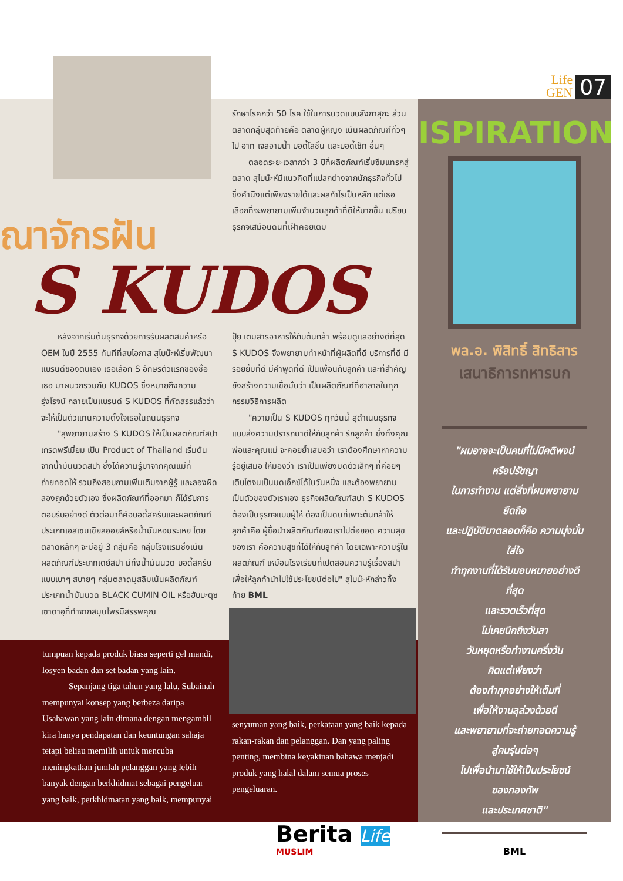Life
GEN
07
ณาจักรฝัน
S KUDOS
รักษาโรคกว่า 50 โรค ใช้ในการนวดแบบลังกาสุกะ ส่วนตลาดกลุ่มสุดท้ายคือ ตลาดผู้หญิง เน้นผลิตภัณฑ์ทั่วๆ ไป อาทิ เจลอาบน้ำ บอดี้โลชั่น และบอดี้เซ็ท อื่นๆ
  ตลอดระยะเวลากว่า 3 ปีที่ผลิตภัณฑ์เริ่มซึมแทรกสู่ตลาด สุไบน๊ะห์มีแนวคิดที่แปลกต่างจากนักธุรกิจทั่วไปซึ่งคำนึงแต่เพียงรายได้และผลกำไรเป็นหลัก แต่เธอเลือกที่จะพยายามเพิ่มจำนวนลูกค้าที่ดีให้มากขึ้น เปรียบธุรกิจเสมือนดินที่เฝ้าคอยเติม
  หลังจากเริ่มต้นธุรกิจด้วยการรับผลิตสินค้าหรือ OEM ในปี 2555 ทันทีที่สบโอกาส สุไบน๊ะห์เริ่มพัฒนาแบรนด์ของตนเอง เธอเลือก S อักษรตัวแรกของชื่อเธอ มาผนวกรวมกับ KUDOS ซึ่งหมายถึงความรุ่งโรจน์ กลายเป็นแบรนด์ S KUDOS ที่คัดสรรแล้วว่า จะให้เป็นตัวแทนความตั้งใจเธอในถนนธุรกิจ
  "สุพยายามสร้าง S KUDOS ให้เป็นผลิตภัณฑ์สปา เกรดพรีเมี่ยม เป็น Product of Thailand เริ่มต้นจากน้ำมันนวดสปา ซึ่งได้ความรู้มาจากคุณแม่ที่ถ่ายทอดให้ รวมถึงสอบถามเพิ่มเติมจากผู้รู้ และลองผิดลองถูกด้วยตัวเอง ซึ่งผลิตภัณฑ์ที่ออกมา ก็ได้รับการตอบรับอย่างดี ตัวต่อมาก็คือบอดี้สครับและผลิตภัณฑ์ประเภทเอสเซนเชียลออยล์หรือน้ำมันหอมระเหย โดยตลาดหลักๆ จะมีอยู่ 3 กลุ่มคือ กลุ่มโรงแรมซึ่งเน้นผลิตภัณฑ์ประเภทเดย์สปา มีทั้งน้ำมันนวด บอดี้สครับแบบเบาๆ สบายๆ กลุ่มตลาดมุสลิมเน้นผลิตภัณฑ์ประเภทน้ำมันนวด BLACK CUMIN OIL หรือฮับบะตุซเซาดาอฺที่ทำจากสมุนไพรมีสรรพคุณ
ปุ๋ย เติมสารอาหารให้กับต้นกล้า พร้อมดูแลอย่างดีที่สุด S KUDOS จึงพยายามทำหน้าที่ผู้ผลิตที่ดี บริการที่ดี มีรอยยิ้มที่ดี มีคำพูดที่ดี เป็นเพื่อนกับลูกค้า และที่สำคัญยังสร้างความเชื่อมั่นว่า เป็นผลิตภัณฑ์ที่ฮาลาลในทุกกรรมวิธีการผลิต
  "ความเป็น S KUDOS ทุกวันนี้ สุดำเนินธุรกิจแบบส่งความปรารถนาดีให้กับลูกค้า รักลูกค้า ซึ่งทั้งคุณพ่อและคุณแม่ จะคอยย้ำเสมอว่า เราต้องศึกษาหาความรู้อยู่เสมอ ให้มองว่า เราเป็นเพียงมดตัวเล็กๆ ที่ค่อยๆ เติบโตจนเป็นมดเอ็กซ์ได้ในวันหนึ่ง และต้องพยายามเป็นตัวของตัวเราเอง ธุรกิจผลิตภัณฑ์สปา S KUDOS ต้องเป็นธุรกิจแบบผู้ให้ ต้องเป็นดินที่เพาะต้นกล้าให้ลูกค้าคือ ผู้ซื้อนำผลิตภัณฑ์ของเราไปต่อยอด ความสุขของเรา คือความสุขที่ได้ให้กับลูกค้า โดยเฉพาะความรู้ในผลิตภัณฑ์ เหมือนโรงเรียนที่เปิดสอนความรู้เรื่องสปา เพื่อให้ลูกค้านำไปใช้ประโยชน์ต่อไป" สุไบน๊ะห์กล่าวทิ้งท้าย BML
tumpuan kepada produk biasa seperti gel mandi, losyen badan dan set badan yang lain.
   Sepanjang tiga tahun yang lalu, Subainah mempunyai konsep yang berbeza daripa Usahawan yang lain dimana dengan mengambil kira hanya pendapatan dan keuntungan sahaja tetapi beliau memilih untuk mencuba meningkatkan jumlah pelanggan yang lebih banyak dengan berkhidmat sebagai pengeluar yang baik, perkhidmatan yang baik, mempunyai
senyuman yang baik, perkataan yang baik kepada rakan-rakan dan pelanggan. Dan yang paling penting, membina keyakinan bahawa menjadi produk yang halal dalam semua proses pengeluaran.
ISPIRATION
พล.อ. พิสิทธิ์ สิทธิสาร
เสนาธิการทหารบก
"ผมอาจจะเป็นคนที่ไม่มีคติพจน์
หรือปรัชญา
ในการทำงาน แต่สิ่งที่ผมพยายามยึดถือ
และปฏิบัติมาตลอดก็คือ ความมุ่งมั่น ใส่ใจ
ทำทุกงานที่ได้รับมอบหมายอย่างดีที่สุด
และรวดเร็วที่สุด
ไม่เคยนึกถึงวันลา
วันหยุดหรือทำงานครึ่งวัน
คิดแต่เพียงว่า
ต้องทำทุกอย่างให้เต็มที่
เพื่อให้งานลุล่วงด้วยดี
และพยายามที่จะถ่ายทอดความรู้
สู่คนรุ่นต่อๆ
ไปเพื่อนำมาใช้ให้เป็นประโยชน์
ของกองทัพ
และประเทศชาติ"
BML
Berita Life
MUSLIM